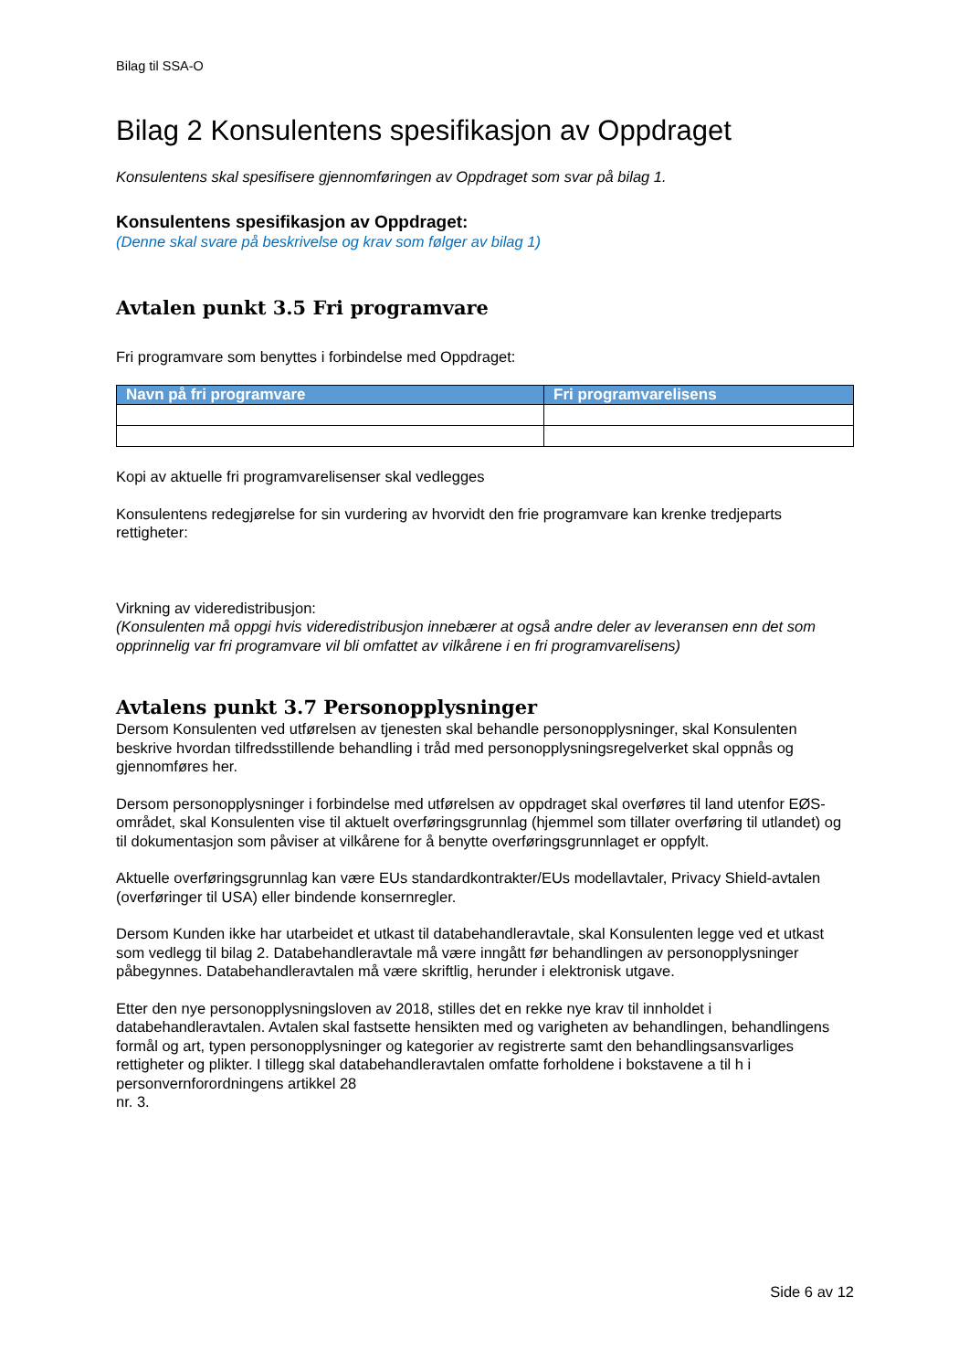Bilag til SSA-O
Bilag 2 Konsulentens spesifikasjon av Oppdraget
Konsulentens skal spesifisere gjennomføringen av Oppdraget som svar på bilag 1.
Konsulentens spesifikasjon av Oppdraget:
(Denne skal svare på beskrivelse og krav som følger av bilag 1)
Avtalen punkt 3.5 Fri programvare
Fri programvare som benyttes i forbindelse med Oppdraget:
| Navn på fri programvare | Fri programvarelisens |
| --- | --- |
Kopi av aktuelle fri programvarelisenser skal vedlegges
Konsulentens redegjørelse for sin vurdering av hvorvidt den frie programvare kan krenke tredjeparts rettigheter:
Virkning av videredistribusjon:
(Konsulenten må oppgi hvis videredistribusjon innebærer at også andre deler av leveransen enn det som opprinnelig var fri programvare vil bli omfattet av vilkårene i en fri programvarelisens)
Avtalens punkt 3.7 Personopplysninger
Dersom Konsulenten ved utførelsen av tjenesten skal behandle personopplysninger, skal Konsulenten beskrive hvordan tilfredsstillende behandling i tråd med personopplysningsregelverket skal oppnås og gjennomføres her.
Dersom personopplysninger i forbindelse med utførelsen av oppdraget skal overføres til land utenfor EØS-området, skal Konsulenten vise til aktuelt overføringsgrunnlag (hjemmel som tillater overføring til utlandet) og til dokumentasjon som påviser at vilkårene for å benytte overføringsgrunnlaget er oppfylt.
Aktuelle overføringsgrunnlag kan være EUs standardkontrakter/EUs modellavtaler, Privacy Shield-avtalen (overføringer til USA) eller bindende konsernregler.
Dersom Kunden ikke har utarbeidet et utkast til databehandleravtale, skal Konsulenten legge ved et utkast som vedlegg til bilag 2. Databehandleravtale må være inngått før behandlingen av personopplysninger påbegynnes. Databehandleravtalen må være skriftlig, herunder i elektronisk utgave.
Etter den nye personopplysningsloven av 2018, stilles det en rekke nye krav til innholdet i databehandleravtalen. Avtalen skal fastsette hensikten med og varigheten av behandlingen, behandlingens formål og art, typen personopplysninger og kategorier av registrerte samt den behandlingsansvarliges rettigheter og plikter. I tillegg skal databehandleravtalen omfatte forholdene i bokstavene a til h i personvernforordningens artikkel 28
nr. 3.
Side 6 av 12